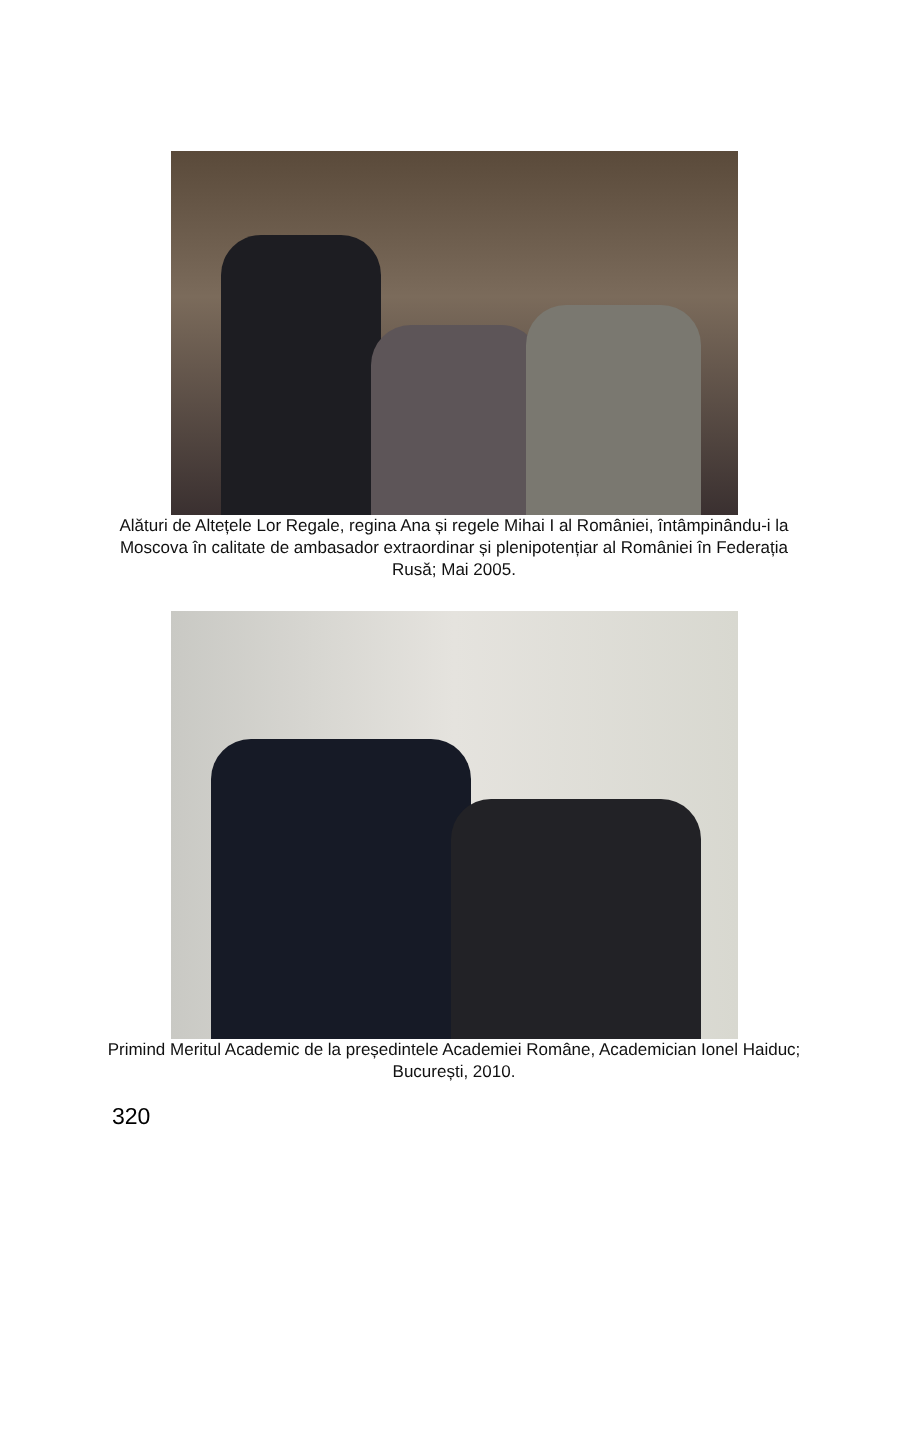Alături de Altețele Lor Regale, regina Ana și regele Mihai I al României, întâmpinându-i la Moscova în calitate de ambasador extraordinar și plenipotențiar al României în Federația Rusă; Mai 2005.
Primind Meritul Academic de la președintele Academiei Române, Academician Ionel Haiduc; București, 2010.
320